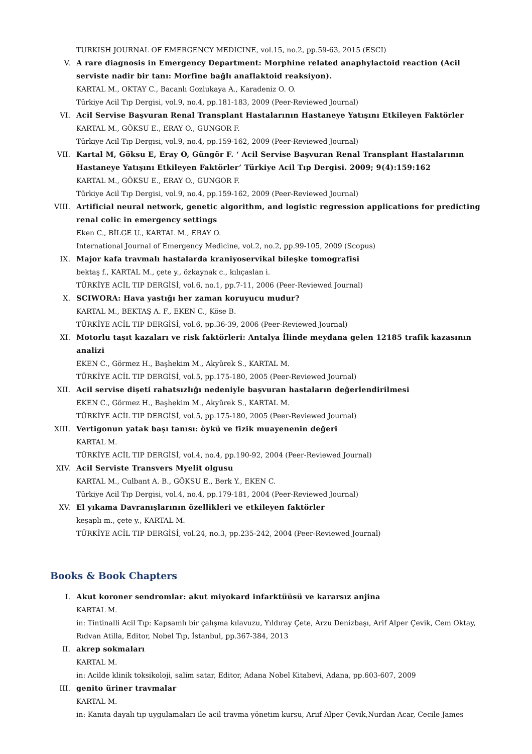TURKISH JOURNAL OF EMERGENCY MEDICINE, vol.15, no.2, pp.59-63, 2015 (ESCI)
V. A rare diagnosis in Emergency Department: Morphine related anaphylactoid reaction (Acil serviste nadir bir tanı: Morfine bağlı anaflaktoid reaksiyon).
KARTAL M., OKTAY C., Bacanlı Gozlukaya A., Karadeniz O. O.
Türkiye Acil Tıp Dergisi, vol.9, no.4, pp.181-183, 2009 (Peer-Reviewed Journal)
VI. Acil Servise Başvuran Renal Transplant Hastalarının Hastaneye Yatışını Etkileyen Faktörler
KARTAL M., GÖKSU E., ERAY O., GUNGOR F.
Türkiye Acil Tıp Dergisi, vol.9, no.4, pp.159-162, 2009 (Peer-Reviewed Journal)
VII. Kartal M, Göksu E, Eray O, Güngör F. ‘ Acil Servise Başvuran Renal Transplant Hastalarının Hastaneye Yatışını Etkileyen Faktörler’ Türkiye Acil Tıp Dergisi. 2009; 9(4):159:162
KARTAL M., GÖKSU E., ERAY O., GUNGOR F.
Türkiye Acil Tıp Dergisi, vol.9, no.4, pp.159-162, 2009 (Peer-Reviewed Journal)
VIII. Artificial neural network, genetic algorithm, and logistic regression applications for predicting renal colic in emergency settings
Eken C., BİLGE U., KARTAL M., ERAY O.
International Journal of Emergency Medicine, vol.2, no.2, pp.99-105, 2009 (Scopus)
IX. Major kafa travmalı hastalarda kraniyoservikal bileşke tomografisi
bektaş f., KARTAL M., çete y., özkaynak c., kılıçaslan i.
TÜRKİYE ACİL TIP DERGİSİ, vol.6, no.1, pp.7-11, 2006 (Peer-Reviewed Journal)
X. SCIWORA: Hava yastığı her zaman koruyucu mudur?
KARTAL M., BEKTAŞ A. F., EKEN C., Köse B.
TÜRKİYE ACİL TIP DERGİSİ, vol.6, pp.36-39, 2006 (Peer-Reviewed Journal)
XI. Motorlu taşıt kazaları ve risk faktörleri: Antalya İlinde meydana gelen 12185 trafik kazasının analizi
EKEN C., Görmez H., Başhekim M., Akyürek S., KARTAL M.
TÜRKİYE ACİL TIP DERGİSİ, vol.5, pp.175-180, 2005 (Peer-Reviewed Journal)
XII. Acil servise dişeti rahatsızlığı nedeniyle başvuran hastaların değerlendirilmesi
EKEN C., Görmez H., Başhekim M., Akyürek S., KARTAL M.
TÜRKİYE ACİL TIP DERGİSİ, vol.5, pp.175-180, 2005 (Peer-Reviewed Journal)
XIII. Vertigonun yatak başı tanısı: öykü ve fizik muayenenin değeri
KARTAL M.
TÜRKİYE ACİL TIP DERGİSİ, vol.4, no.4, pp.190-92, 2004 (Peer-Reviewed Journal)
XIV. Acil Serviste Transvers Myelit olgusu
KARTAL M., Culbant A. B., GÖKSU E., Berk Y., EKEN C.
Türkiye Acil Tıp Dergisi, vol.4, no.4, pp.179-181, 2004 (Peer-Reviewed Journal)
XV. El yıkama Davranışlarının özellikleri ve etkileyen faktörler
keşaplı m., çete y., KARTAL M.
TÜRKİYE ACİL TIP DERGİSİ, vol.24, no.3, pp.235-242, 2004 (Peer-Reviewed Journal)
Books & Book Chapters
I. Akut koroner sendromlar: akut miyokard infarktüüsü ve kararsız anjina
KARTAL M.
in: Tintinalli Acil Tıp: Kapsamlı bir çalışma kılavuzu, Yıldıray Çete, Arzu Denizbaşı, Arif Alper Çevik, Cem Oktay, Rıdvan Atilla, Editor, Nobel Tıp, İstanbul, pp.367-384, 2013
II. akrep sokmaları
KARTAL M.
in: Acilde klinik toksikoloji, salim satar, Editor, Adana Nobel Kitabevi, Adana, pp.603-607, 2009
III. genito üriner travmalar
KARTAL M.
in: Kanıta dayalı tıp uygulamaları ile acil travma yönetim kursu, Ariif Alper Çevik,Nurdan Acar, Cecile James